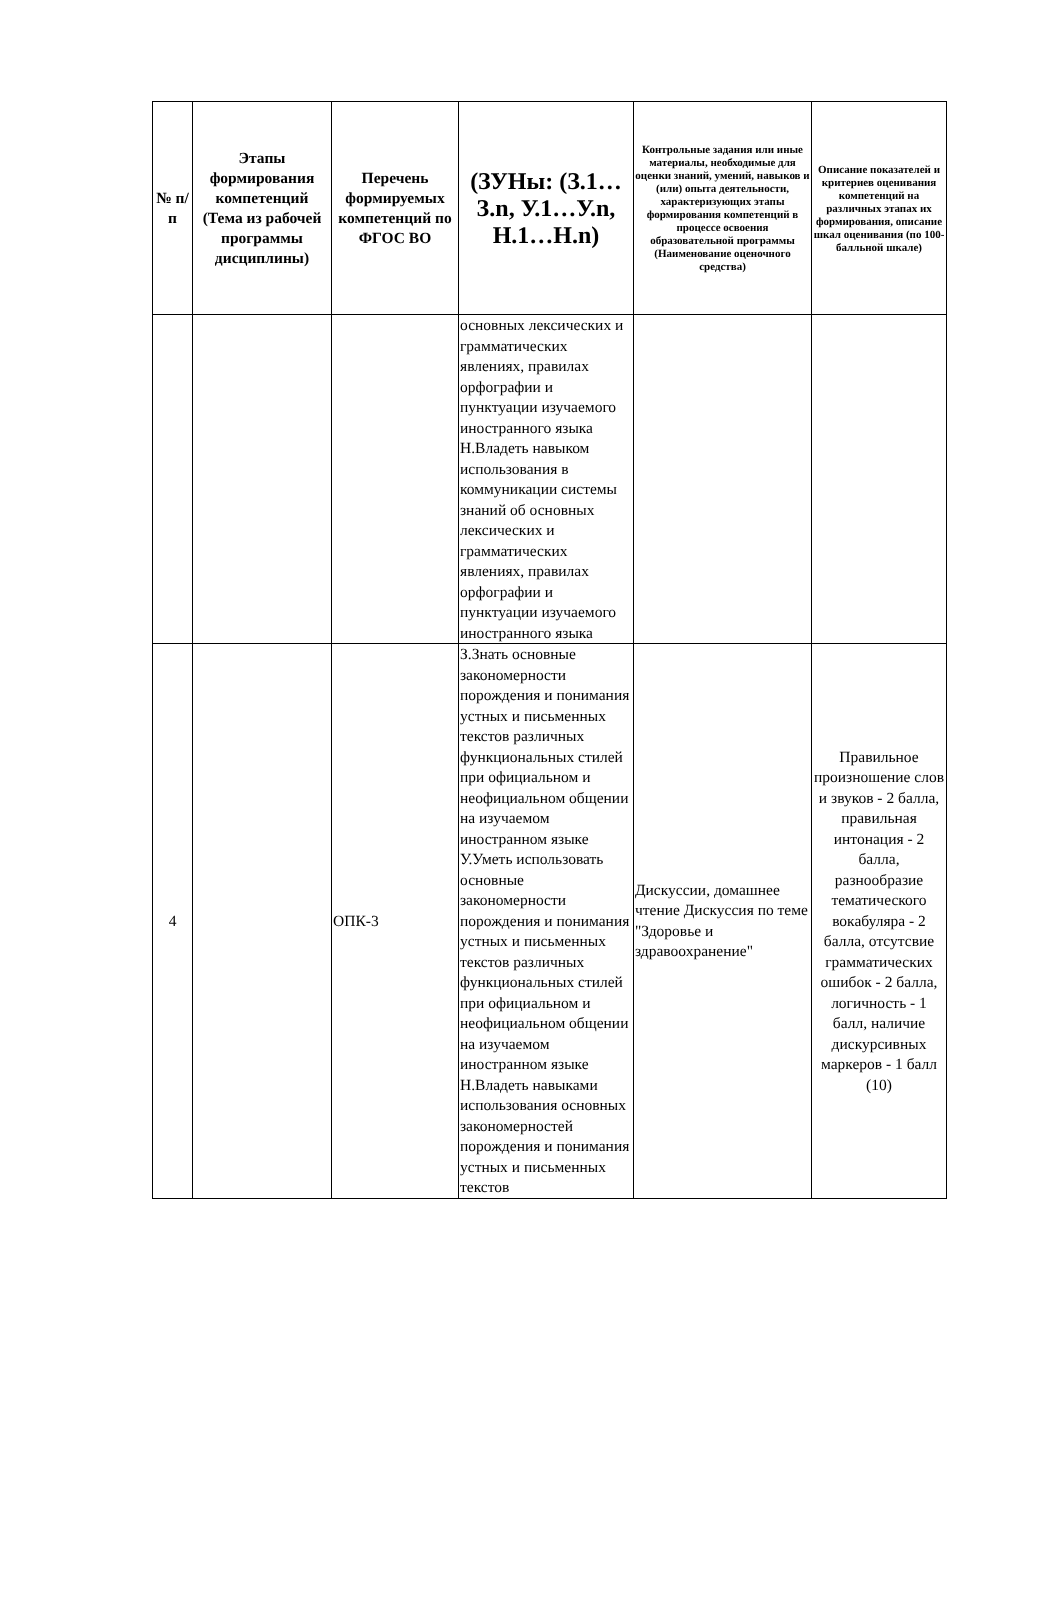| № п/п | Этапы формирования компетенций (Тема из рабочей программы дисциплины) | Перечень формируемых компетенций по ФГОС ВО | (ЗУНы: (З.1…З.n, У.1…У.n, Н.1…Н.n) | Контрольные задания или иные материалы, необходимые для оценки знаний, умений, навыков и (или) опыта деятельности, характеризующих этапы формирования компетенций в процессе освоения образовательной программы (Наименование оценочного средства) | Описание показателей и критериев оценивания компетенций на различных этапах их формирования, описание шкал оценивания (по 100-балльной шкале) |
| --- | --- | --- | --- | --- | --- |
| | | | основных лексических и грамматических явлениях, правилах орфографии и пунктуации изучаемого иностранного языка Н.Владеть навыком использования в коммуникации системы знаний об основных лексических и грамматических явлениях, правилах орфографии и пунктуации изучаемого иностранного языка | | |
| 4 | | ОПК-3 | З.Знать основные закономерности порождения и понимания устных и письменных текстов различных функциональных стилей при официальном и неофициальном общении на изучаемом иностранном языке У.Уметь использовать основные закономерности порождения и понимания устных и письменных текстов различных функциональных стилей при официальном и неофициальном общении на изучаемом иностранном языке Н.Владеть навыками использования основных закономерностей порождения и понимания устных и письменных текстов | Дискуссии, домашнее чтение Дискуссия по теме "Здоровье и здравоохранение" | Правильное произношение слов и звуков - 2 балла, правильная интонация - 2 балла, разнообразие тематического вокабуляра - 2 балла, отсутсвие грамматических ошибок - 2 балла, логичность - 1 балл, наличие дискурсивных маркеров - 1 балл (10) |